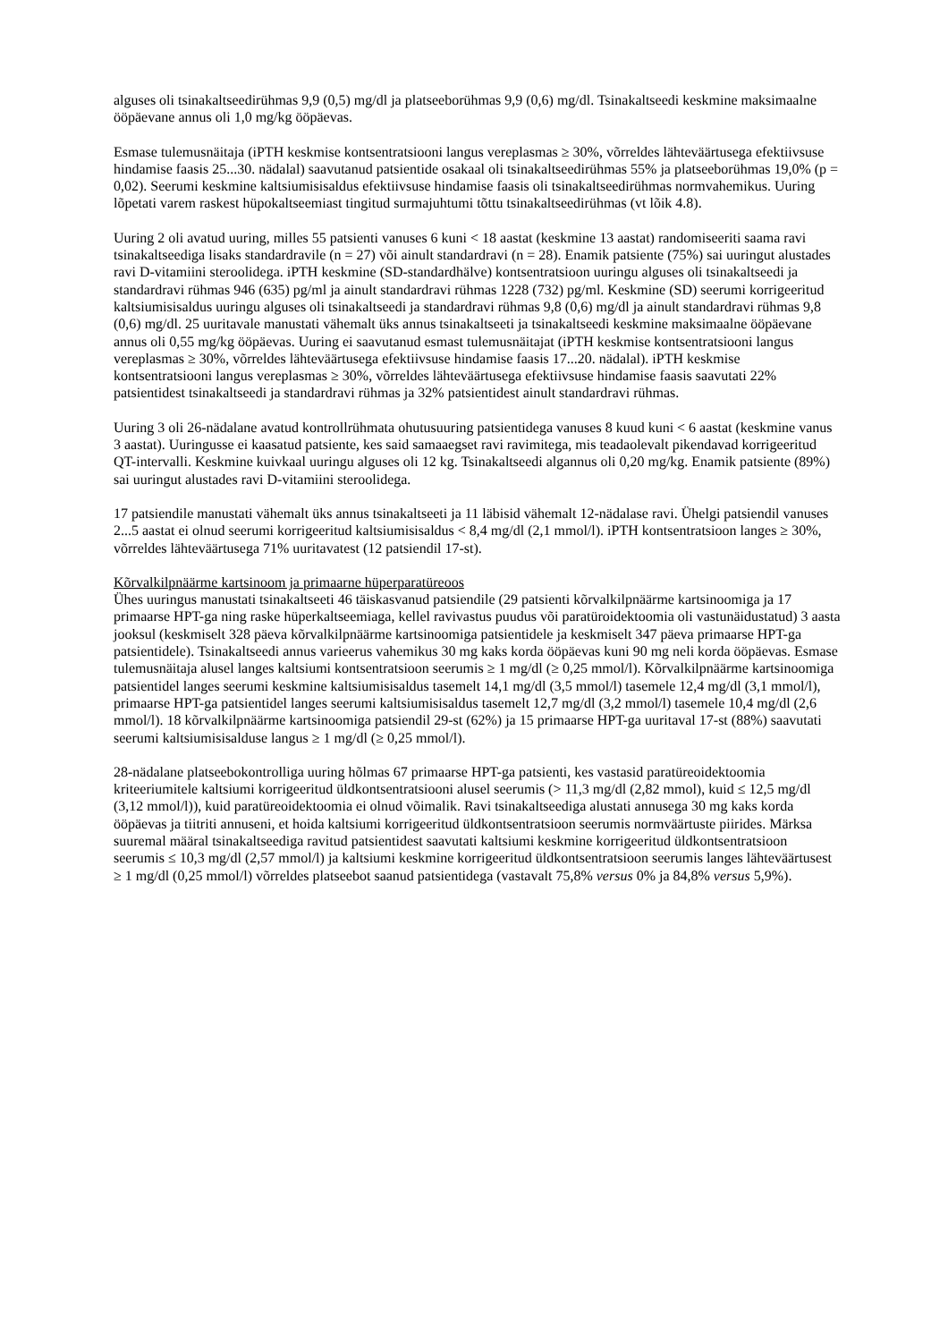alguses oli tsinakaltseedirühmas 9,9 (0,5) mg/dl ja platseeborühmas 9,9 (0,6) mg/dl. Tsinakaltseedi keskmine maksimaalne ööpäevane annus oli 1,0 mg/kg ööpäevas.
Esmase tulemusnäitaja (iPTH keskmise kontsentratsiooni langus vereplasmas ≥ 30%, võrreldes lähteväärtusega efektiivsuse hindamise faasis 25...30. nädalal) saavutanud patsientide osakaal oli tsinakaltseedirühmas 55% ja platseeborühmas 19,0% (p = 0,02). Seerumi keskmine kaltsiumisisaldus efektiivsuse hindamise faasis oli tsinakaltseedirühmas normvahemikus. Uuring lõpetati varem raskest hüpokaltseemiast tingitud surmajuhtumi tõttu tsinakaltseedirühmas (vt lõik 4.8).
Uuring 2 oli avatud uuring, milles 55 patsienti vanuses 6 kuni < 18 aastat (keskmine 13 aastat) randomiseeriti saama ravi tsinakaltseediga lisaks standardravile (n = 27) või ainult standardravi (n = 28). Enamik patsiente (75%) sai uuringut alustades ravi D-vitamiini steroolidega. iPTH keskmine (SD-standardhälve) kontsentratsioon uuringu alguses oli tsinakaltseedi ja standardravi rühmas 946 (635) pg/ml ja ainult standardravi rühmas 1228 (732) pg/ml. Keskmine (SD) seerumi korrigeeritud kaltsiumisisaldus uuringu alguses oli tsinakaltseedi ja standardravi rühmas 9,8 (0,6) mg/dl ja ainult standardravi rühmas 9,8 (0,6) mg/dl. 25 uuritavale manustati vähemalt üks annus tsinakaltseeti ja tsinakaltseedi keskmine maksimaalne ööpäevane annus oli 0,55 mg/kg ööpäevas. Uuring ei saavutanud esmast tulemusnäitajat (iPTH keskmise kontsentratsiooni langus vereplasmas ≥ 30%, võrreldes lähteväärtusega efektiivsuse hindamise faasis 17...20. nädalal). iPTH keskmise kontsentratsiooni langus vereplasmas ≥ 30%, võrreldes lähteväärtusega efektiivsuse hindamise faasis saavutati 22% patsientidest tsinakaltseedi ja standardravi rühmas ja 32% patsientidest ainult standardravi rühmas.
Uuring 3 oli 26-nädalane avatud kontrollrühmata ohutusuuring patsientidega vanuses 8 kuud kuni < 6 aastat (keskmine vanus 3 aastat). Uuringusse ei kaasatud patsiente, kes said samaaegset ravi ravimitega, mis teadaolevalt pikendavad korrigeeritud QT-intervalli. Keskmine kuivkaal uuringu alguses oli 12 kg. Tsinakaltseedi algannus oli 0,20 mg/kg. Enamik patsiente (89%) sai uuringut alustades ravi D-vitamiini steroolidega.
17 patsiendile manustati vähemalt üks annus tsinakaltseeti ja 11 läbisid vähemalt 12-nädalase ravi. Ühelgi patsiendil vanuses 2...5 aastat ei olnud seerumi korrigeeritud kaltsiumisisaldus < 8,4 mg/dl (2,1 mmol/l). iPTH kontsentratsioon langes ≥ 30%, võrreldes lähteväärtusega 71% uuritavatest (12 patsiendil 17-st).
Kõrvalkilpnäärme kartsinoom ja primaarne hüperparatüreoos
Ühes uuringus manustati tsinakaltseeti 46 täiskasvanud patsiendile (29 patsienti kõrvalkilpnäärme kartsinoomiga ja 17 primaarse HPT-ga ning raske hüperkaltseemiaga, kellel ravivastus puudus või paratüroidektoomia oli vastunäidustatud) 3 aasta jooksul (keskmiselt 328 päeva kõrvalkilpnäärme kartsinoomiga patsientidele ja keskmiselt 347 päeva primaarse HPT-ga patsientidele). Tsinakaltseedi annus varieerus vahemikus 30 mg kaks korda ööpäevas kuni 90 mg neli korda ööpäevas. Esmase tulemusnäitaja alusel langes kaltsiumi kontsentratsioon seerumis ≥ 1 mg/dl (≥ 0,25 mmol/l). Kõrvalkilpnäärme kartsinoomiga patsientidel langes seerumi keskmine kaltsiumisisaldus tasemelt 14,1 mg/dl (3,5 mmol/l) tasemele 12,4 mg/dl (3,1 mmol/l), primaarse HPT-ga patsientidel langes seerumi kaltsiumisisaldus tasemelt 12,7 mg/dl (3,2 mmol/l) tasemele 10,4 mg/dl (2,6 mmol/l). 18 kõrvalkilpnäärme kartsinoomiga patsiendil 29-st (62%) ja 15 primaarse HPT-ga uuritaval 17-st (88%) saavutati seerumi kaltsiumisisalduse langus ≥ 1 mg/dl (≥ 0,25 mmol/l).
28-nädalane platseebokontrolliga uuring hõlmas 67 primaarse HPT-ga patsienti, kes vastasid paratüreoidektoomia kriteeriumitele kaltsiumi korrigeeritud üldkontsentratsiooni alusel seerumis (> 11,3 mg/dl (2,82 mmol), kuid ≤ 12,5 mg/dl (3,12 mmol/l)), kuid paratüreoidektoomia ei olnud võimalik. Ravi tsinakaltseediga alustati annusega 30 mg kaks korda ööpäevas ja tiitriti annuseni, et hoida kaltsiumi korrigeeritud üldkontsentratsioon seerumis normväärtuste piirides. Märksa suuremal määral tsinakaltseediga ravitud patsientidest saavutati kaltsiumi keskmine korrigeeritud üldkontsentratsioon seerumis ≤ 10,3 mg/dl (2,57 mmol/l) ja kaltsiumi keskmine korrigeeritud üldkontsentratsioon seerumis langes lähteväärtusest ≥ 1 mg/dl (0,25 mmol/l) võrreldes platseebot saanud patsientidega (vastavalt 75,8% versus 0% ja 84,8% versus 5,9%).